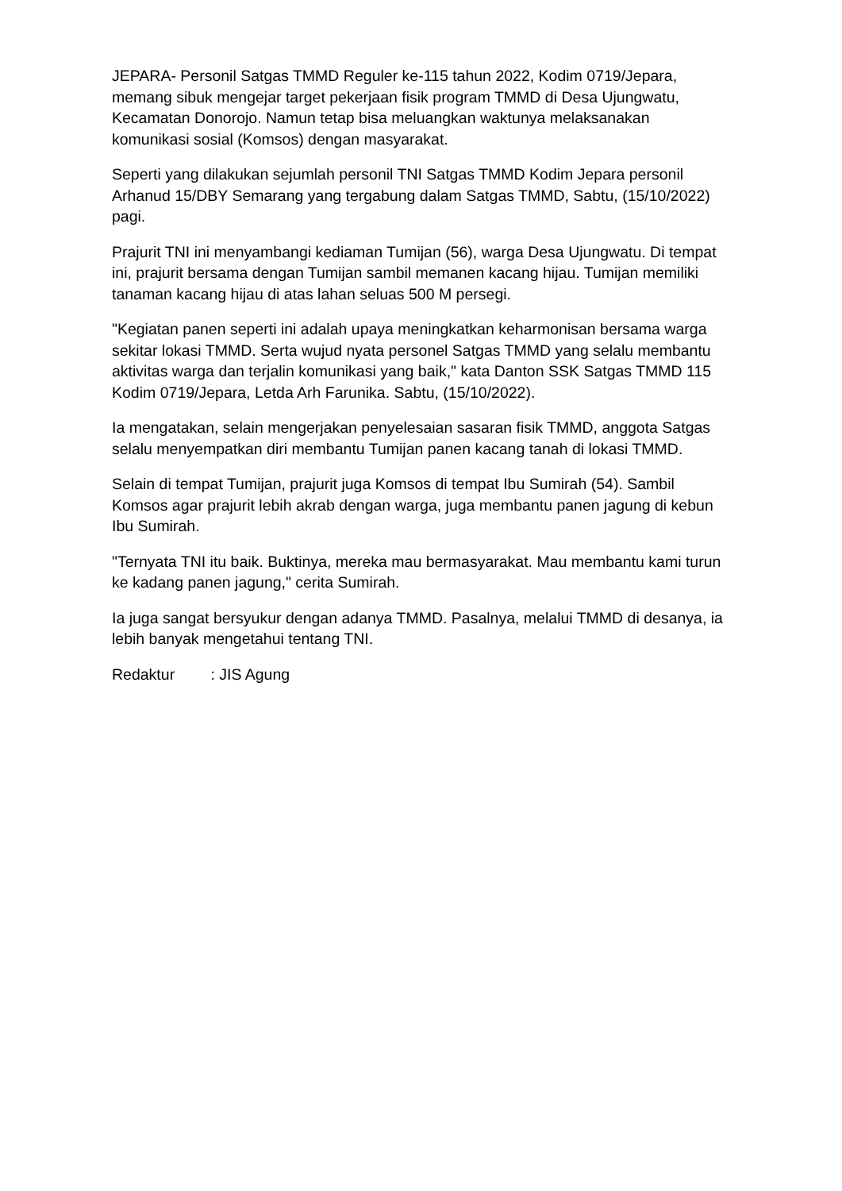JEPARA- Personil Satgas TMMD Reguler ke-115 tahun 2022, Kodim 0719/Jepara, memang sibuk mengejar target pekerjaan fisik program TMMD di Desa Ujungwatu, Kecamatan Donorojo. Namun tetap bisa meluangkan waktunya melaksanakan komunikasi sosial (Komsos) dengan masyarakat.
Seperti yang dilakukan sejumlah personil TNI Satgas TMMD Kodim Jepara personil Arhanud 15/DBY Semarang yang tergabung dalam Satgas TMMD, Sabtu, (15/10/2022) pagi.
Prajurit TNI ini menyambangi kediaman Tumijan (56), warga Desa Ujungwatu. Di tempat ini, prajurit bersama dengan Tumijan sambil memanen kacang hijau. Tumijan memiliki tanaman kacang hijau di atas lahan seluas 500 M persegi.
"Kegiatan panen seperti ini adalah upaya meningkatkan keharmonisan bersama warga sekitar lokasi TMMD. Serta wujud nyata personel Satgas TMMD yang selalu membantu aktivitas warga dan terjalin komunikasi yang baik," kata Danton SSK Satgas TMMD 115 Kodim 0719/Jepara, Letda Arh Farunika. Sabtu, (15/10/2022).
Ia mengatakan, selain mengerjakan penyelesaian sasaran fisik TMMD, anggota Satgas selalu menyempatkan diri membantu Tumijan panen kacang tanah di lokasi TMMD.
Selain di tempat Tumijan, prajurit juga Komsos di tempat Ibu Sumirah (54). Sambil Komsos agar prajurit lebih akrab dengan warga, juga membantu panen jagung di kebun Ibu Sumirah.
"Ternyata TNI itu baik. Buktinya, mereka mau bermasyarakat. Mau membantu kami turun ke kadang panen jagung," cerita Sumirah.
Ia juga sangat bersyukur dengan adanya TMMD. Pasalnya, melalui TMMD di desanya, ia lebih banyak mengetahui tentang TNI.
Redaktur : JIS Agung